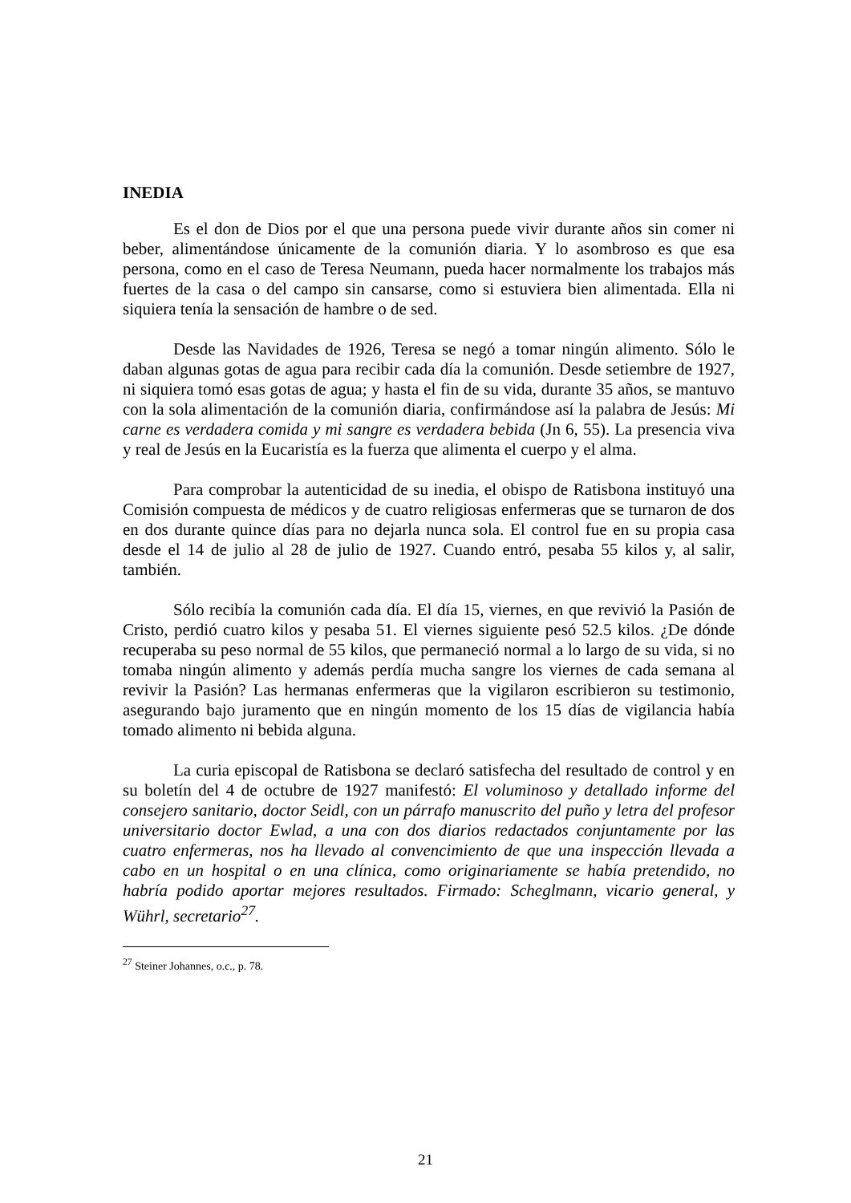INEDIA
Es el don de Dios por el que una persona puede vivir durante años sin comer ni beber, alimentándose únicamente de la comunión diaria. Y lo asombroso es que esa persona, como en el caso de Teresa Neumann, pueda hacer normalmente los trabajos más fuertes de la casa o del campo sin cansarse, como si estuviera bien alimentada. Ella ni siquiera tenía la sensación de hambre o de sed.
Desde las Navidades de 1926, Teresa se negó a tomar ningún alimento. Sólo le daban algunas gotas de agua para recibir cada día la comunión. Desde setiembre de 1927, ni siquiera tomó esas gotas de agua; y hasta el fin de su vida, durante 35 años, se mantuvo con la sola alimentación de la comunión diaria, confirmándose así la palabra de Jesús: Mi carne es verdadera comida y mi sangre es verdadera bebida (Jn 6, 55). La presencia viva y real de Jesús en la Eucaristía es la fuerza que alimenta el cuerpo y el alma.
Para comprobar la autenticidad de su inedia, el obispo de Ratisbona instituyó una Comisión compuesta de médicos y de cuatro religiosas enfermeras que se turnaron de dos en dos durante quince días para no dejarla nunca sola. El control fue en su propia casa desde el 14 de julio al 28 de julio de 1927. Cuando entró, pesaba 55 kilos y, al salir, también.
Sólo recibía la comunión cada día. El día 15, viernes, en que revivió la Pasión de Cristo, perdió cuatro kilos y pesaba 51. El viernes siguiente pesó 52.5 kilos. ¿De dónde recuperaba su peso normal de 55 kilos, que permaneció normal a lo largo de su vida, si no tomaba ningún alimento y además perdía mucha sangre los viernes de cada semana al revivir la Pasión? Las hermanas enfermeras que la vigilaron escribieron su testimonio, asegurando bajo juramento que en ningún momento de los 15 días de vigilancia había tomado alimento ni bebida alguna.
La curia episcopal de Ratisbona se declaró satisfecha del resultado de control y en su boletín del 4 de octubre de 1927 manifestó: El voluminoso y detallado informe del consejero sanitario, doctor Seidl, con un párrafo manuscrito del puño y letra del profesor universitario doctor Ewlad, a una con dos diarios redactados conjuntamente por las cuatro enfermeras, nos ha llevado al convencimiento de que una inspección llevada a cabo en un hospital o en una clínica, como originariamente se había pretendido, no habría podido aportar mejores resultados. Firmado: Scheglmann, vicario general, y Wührl, secretario<sup>27</sup>.
<sup>27</sup> Steiner Johannes, o.c., p. 78.
21